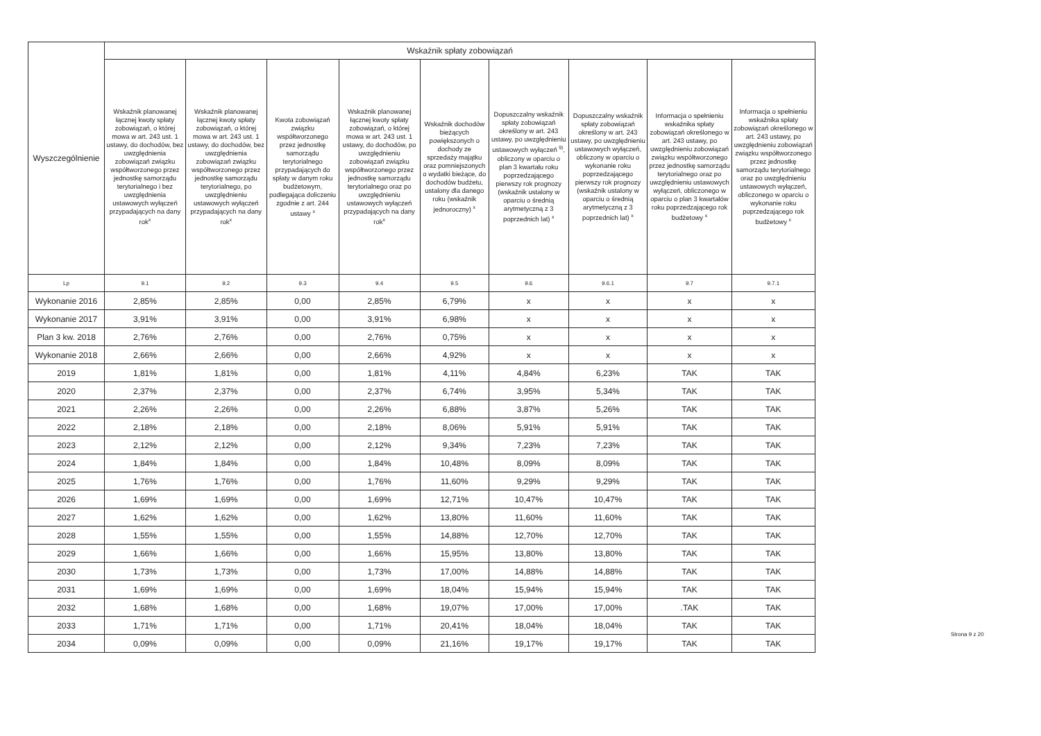| Wyszczególnienie | Wskaźnik spłaty zobowiązań | | | | | | | | |
| --- | --- | --- | --- | --- | --- | --- | --- | --- | --- |
| | Wskaźnik planowanej łącznej kwoty spłaty zobowiązań, o której mowa w art. 243 ust. 1 ustawy, do dochodów, bez uwzględnienia zobowiązań związku współtworzonego przez jednostkę samorządu terytorialnego i bez uwzględnienia ustawowych wyłączeń przypadających na dany rok<sup>x</sup> | Wskaźnik planowanej łącznej kwoty spłaty zobowiązań, o której mowa w art. 243 ust. 1 ustawy, do dochodów, bez uwzględnienia zobowiązań związku współtworzonego przez jednostkę samorządu terytorialnego, po uwzględnieniu ustawowych wyłączeń przypadających na dany rok<sup>x</sup> | Kwota zobowiązań związku współtworzonego przez jednostkę samorządu terytorialnego przypadających do spłaty w danym roku budżetowym, podlegająca doliczeniu zgodnie z art. 244 ustawy <sup>x</sup> | Wskaźnik planowanej łącznej kwoty spłaty zobowiązań, o której mowa w art. 243 ust. 1 ustawy, do dochodów, po uwzględnieniu zobowiązań związku współtworzonego przez jednostkę samorządu terytorialnego oraz po uwzględnieniu ustawowych wyłączeń przypadających na dany rok<sup>x</sup> | Wskaźnik dochodów bieżących powiększonych o dochody ze sprzedaży majątku oraz pomniejszonych o wydatki bieżące, do dochodów budżetu, ustalony dla danego roku (wskaźnik jednoroczny) <sup>x</sup> | Dopuszczalny wskaźnik spłaty zobowiązań określony w art. 243 ustawy, po uwzględnieniu ustawowych wyłączeń <sup>9)</sup>, obliczony w oparciu o plan 3 kwartału roku poprzedzającego pierwszy rok prognozy (wskaźnik ustalony w oparciu o średnią arytmetyczną z 3 poprzednich lat) <sup>x</sup> | Dopuszczalny wskaźnik spłaty zobowiązań określony w art. 243 ustawy, po uwzględnieniu ustawowych wyłączeń, obliczony w oparciu o wykonanie roku poprzedzającego pierwszy rok prognozy (wskaźnik ustalony w oparciu o średnią arytmetyczną z 3 poprzednich lat) <sup>x</sup> | Informacja o spełnieniu wskaźnika spłaty zobowiązań określonego w art. 243 ustawy, po uwzględnieniu zobowiązań związku współtworzonego przez jednostkę samorządu terytorialnego oraz po uwzględnieniu ustawowych wyłączeń, obliczonego w oparciu o plan 3 kwartałów roku poprzedzającego rok budżetowy <sup>x</sup> | Informacja o spełnieniu wskaźnika spłaty zobowiązań określonego w art. 243 ustawy, po uwzględnieniu zobowiązań związku współtworzonego przez jednostkę samorządu terytorialnego oraz po uwzględnieniu ustawowych wyłączeń, obliczonego w oparciu o wykonanie roku poprzedzającego rok budżetowy <sup>x</sup> |
| Lp | 9.1 | 9.2 | 9.3 | 9.4 | 9.5 | 9.6 | 9.6.1 | 9.7 | 9.7.1 |
| Wykonanie 2016 | 2,85% | 2,85% | 0,00 | 2,85% | 6,79% | x | x | x | x |
| Wykonanie 2017 | 3,91% | 3,91% | 0,00 | 3,91% | 6,98% | x | x | x | x |
| Plan 3 kw. 2018 | 2,76% | 2,76% | 0,00 | 2,76% | 0,75% | x | x | x | x |
| Wykonanie 2018 | 2,66% | 2,66% | 0,00 | 2,66% | 4,92% | x | x | x | x |
| 2019 | 1,81% | 1,81% | 0,00 | 1,81% | 4,11% | 4,84% | 6,23% | TAK | TAK |
| 2020 | 2,37% | 2,37% | 0,00 | 2,37% | 6,74% | 3,95% | 5,34% | TAK | TAK |
| 2021 | 2,26% | 2,26% | 0,00 | 2,26% | 6,88% | 3,87% | 5,26% | TAK | TAK |
| 2022 | 2,18% | 2,18% | 0,00 | 2,18% | 8,06% | 5,91% | 5,91% | TAK | TAK |
| 2023 | 2,12% | 2,12% | 0,00 | 2,12% | 9,34% | 7,23% | 7,23% | TAK | TAK |
| 2024 | 1,84% | 1,84% | 0,00 | 1,84% | 10,48% | 8,09% | 8,09% | TAK | TAK |
| 2025 | 1,76% | 1,76% | 0,00 | 1,76% | 11,60% | 9,29% | 9,29% | TAK | TAK |
| 2026 | 1,69% | 1,69% | 0,00 | 1,69% | 12,71% | 10,47% | 10,47% | TAK | TAK |
| 2027 | 1,62% | 1,62% | 0,00 | 1,62% | 13,80% | 11,60% | 11,60% | TAK | TAK |
| 2028 | 1,55% | 1,55% | 0,00 | 1,55% | 14,88% | 12,70% | 12,70% | TAK | TAK |
| 2029 | 1,66% | 1,66% | 0,00 | 1,66% | 15,95% | 13,80% | 13,80% | TAK | TAK |
| 2030 | 1,73% | 1,73% | 0,00 | 1,73% | 17,00% | 14,88% | 14,88% | TAK | TAK |
| 2031 | 1,69% | 1,69% | 0,00 | 1,69% | 18,04% | 15,94% | 15,94% | TAK | TAK |
| 2032 | 1,68% | 1,68% | 0,00 | 1,68% | 19,07% | 17,00% | 17,00% | .TAK | TAK |
| 2033 | 1,71% | 1,71% | 0,00 | 1,71% | 20,41% | 18,04% | 18,04% | TAK | TAK |
| 2034 | 0,09% | 0,09% | 0,00 | 0,09% | 21,16% | 19,17% | 19,17% | TAK | TAK |
Strona 9 z 20